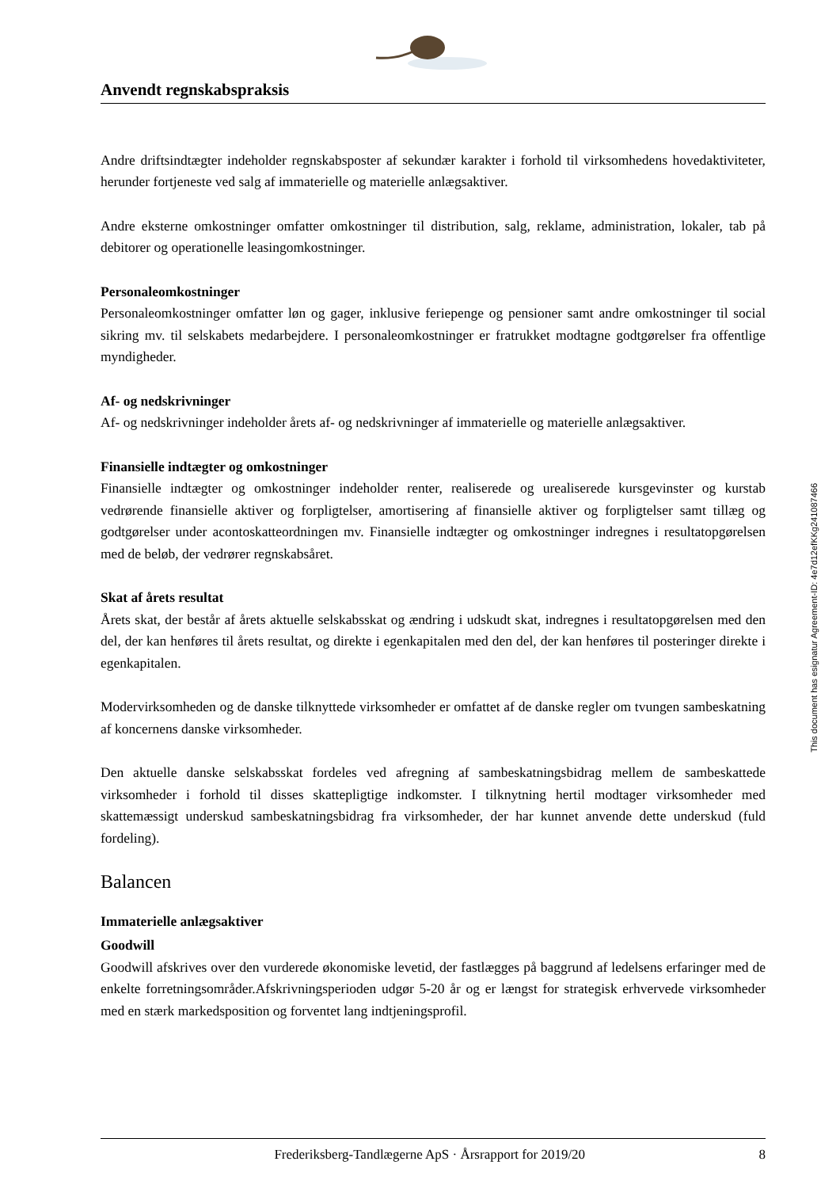Anvendt regnskabspraksis
Andre driftsindtægter indeholder regnskabsposter af sekundær karakter i forhold til virksomhedens hovedaktiviteter, herunder fortjeneste ved salg af immaterielle og materielle anlægsaktiver.
Andre eksterne omkostninger omfatter omkostninger til distribution, salg, reklame, administration, lokaler, tab på debitorer og operationelle leasingomkostninger.
Personaleomkostninger
Personaleomkostninger omfatter løn og gager, inklusive feriepenge og pensioner samt andre omkostninger til social sikring mv. til selskabets medarbejdere. I personaleomkostninger er fratrukket modtagne godtgørelser fra offentlige myndigheder.
Af- og nedskrivninger
Af- og nedskrivninger indeholder årets af- og nedskrivninger af immaterielle og materielle anlægsaktiver.
Finansielle indtægter og omkostninger
Finansielle indtægter og omkostninger indeholder renter, realiserede og urealiserede kursgevinster og kurstab vedrørende finansielle aktiver og forpligtelser, amortisering af finansielle aktiver og forpligtelser samt tillæg og godtgørelser under acontoskatteordningen mv. Finansielle indtægter og omkostninger indregnes i resultatopgørelsen med de beløb, der vedrører regnskabsåret.
Skat af årets resultat
Årets skat, der består af årets aktuelle selskabsskat og ændring i udskudt skat, indregnes i resultatopgørelsen med den del, der kan henføres til årets resultat, og direkte i egenkapitalen med den del, der kan henføres til posteringer direkte i egenkapitalen.
Modervirksomheden og de danske tilknyttede virksomheder er omfattet af de danske regler om tvungen sambeskatning af koncernens danske virksomheder.
Den aktuelle danske selskabsskat fordeles ved afregning af sambeskatningsbidrag mellem de sambeskattede virksomheder i forhold til disses skattepligtige indkomster. I tilknytning hertil modtager virksomheder med skattemæssigt underskud sambeskatningsbidrag fra virksomheder, der har kunnet anvende dette underskud (fuld fordeling).
Balancen
Immaterielle anlægsaktiver
Goodwill
Goodwill afskrives over den vurderede økonomiske levetid, der fastlægges på baggrund af ledelsens erfaringer med de enkelte forretningsområder.Afskrivningsperioden udgør 5-20 år og er længst for strategisk erhvervede virksomheder med en stærk markedsposition og forventet lang indtjeningsprofil.
This document has esignatur Agreement-ID: 4e7d12efKKg241087466
Frederiksberg-Tandlægerne ApS · Årsrapport for 2019/20 8